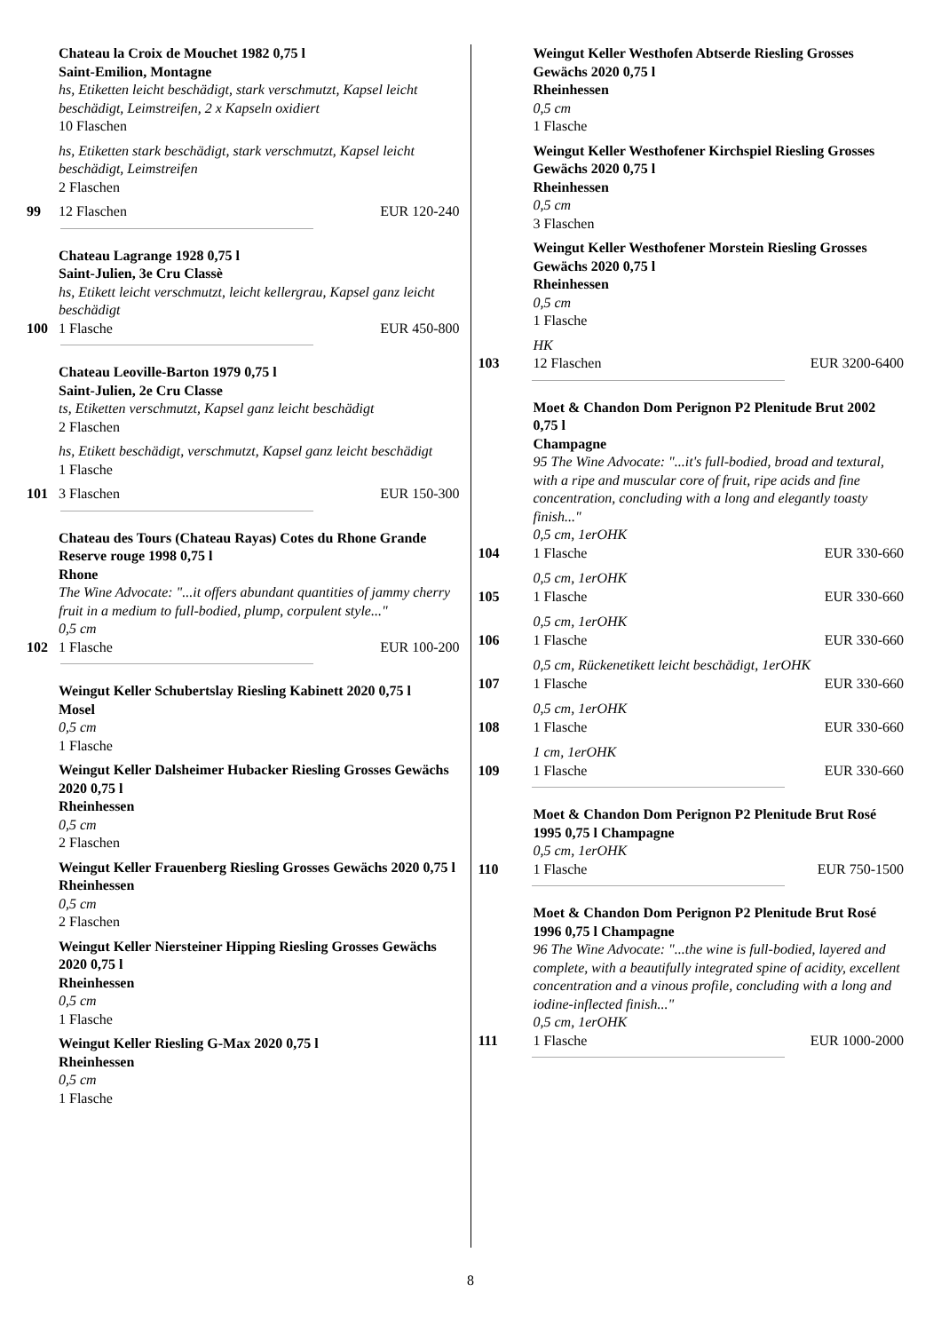Chateau la Croix de Mouchet 1982 0,75 l
Saint-Emilion, Montagne
hs, Etiketten leicht beschädigt, stark verschmutzt, Kapsel leicht beschädigt, Leimstreifen, 2 x Kapseln oxidiert
10 Flaschen
hs, Etiketten stark beschädigt, stark verschmutzt, Kapsel leicht beschädigt, Leimstreifen
2 Flaschen
99 12 Flaschen EUR 120-240
Chateau Lagrange 1928 0,75 l
Saint-Julien, 3e Cru Classè
hs, Etikett leicht verschmutzt, leicht kellergrau, Kapsel ganz leicht beschädigt
100 1 Flasche EUR 450-800
Chateau Leoville-Barton 1979 0,75 l
Saint-Julien, 2e Cru Classe
ts, Etiketten verschmutzt, Kapsel ganz leicht beschädigt
2 Flaschen
hs, Etikett beschädigt, verschmutzt, Kapsel ganz leicht beschädigt
1 Flasche
101 3 Flaschen EUR 150-300
Chateau des Tours (Chateau Rayas) Cotes du Rhone Grande Reserve rouge 1998 0,75 l
Rhone
The Wine Advocate: "...it offers abundant quantities of jammy cherry fruit in a medium to full-bodied, plump, corpulent style..."
0,5 cm
102 1 Flasche EUR 100-200
Weingut Keller Schubertslay Riesling Kabinett 2020 0,75 l
Mosel
0,5 cm
1 Flasche
Weingut Keller Dalsheimer Hubacker Riesling Grosses Gewächs 2020 0,75 l
Rheinhessen
0,5 cm
2 Flaschen
Weingut Keller Frauenberg Riesling Grosses Gewächs 2020 0,75 l
Rheinhessen
0,5 cm
2 Flaschen
Weingut Keller Niersteiner Hipping Riesling Grosses Gewächs 2020 0,75 l
Rheinhessen
0,5 cm
1 Flasche
Weingut Keller Riesling G-Max 2020 0,75 l
Rheinhessen
0,5 cm
1 Flasche
Weingut Keller Westhofen Abtserde Riesling Grosses Gewächs 2020 0,75 l
Rheinhessen
0,5 cm
1 Flasche
Weingut Keller Westhofener Kirchspiel Riesling Grosses Gewächs 2020 0,75 l
Rheinhessen
0,5 cm
3 Flaschen
Weingut Keller Westhofener Morstein Riesling Grosses Gewächs 2020 0,75 l
Rheinhessen
0,5 cm
1 Flasche
HK
103 12 Flaschen EUR 3200-6400
Moet & Chandon Dom Perignon P2 Plenitude Brut 2002 0,75 l
Champagne
95 The Wine Advocate: "...it's full-bodied, broad and textural, with a ripe and muscular core of fruit, ripe acids and fine concentration, concluding with a long and elegantly toasty finish..."
0,5 cm, 1erOHK
104 1 Flasche EUR 330-660
0,5 cm, 1erOHK
105 1 Flasche EUR 330-660
0,5 cm, 1erOHK
106 1 Flasche EUR 330-660
0,5 cm, Rückenetikett leicht beschädigt, 1erOHK
107 1 Flasche EUR 330-660
0,5 cm, 1erOHK
108 1 Flasche EUR 330-660
1 cm, 1erOHK
109 1 Flasche EUR 330-660
Moet & Chandon Dom Perignon P2 Plenitude Brut Rosé 1995 0,75 l Champagne
0,5 cm, 1erOHK
110 1 Flasche EUR 750-1500
Moet & Chandon Dom Perignon P2 Plenitude Brut Rosé 1996 0,75 l Champagne
96 The Wine Advocate: "...the wine is full-bodied, layered and complete, with a beautifully integrated spine of acidity, excellent concentration and a vinous profile, concluding with a long and iodine-inflected finish..."
0,5 cm, 1erOHK
111 1 Flasche EUR 1000-2000
8